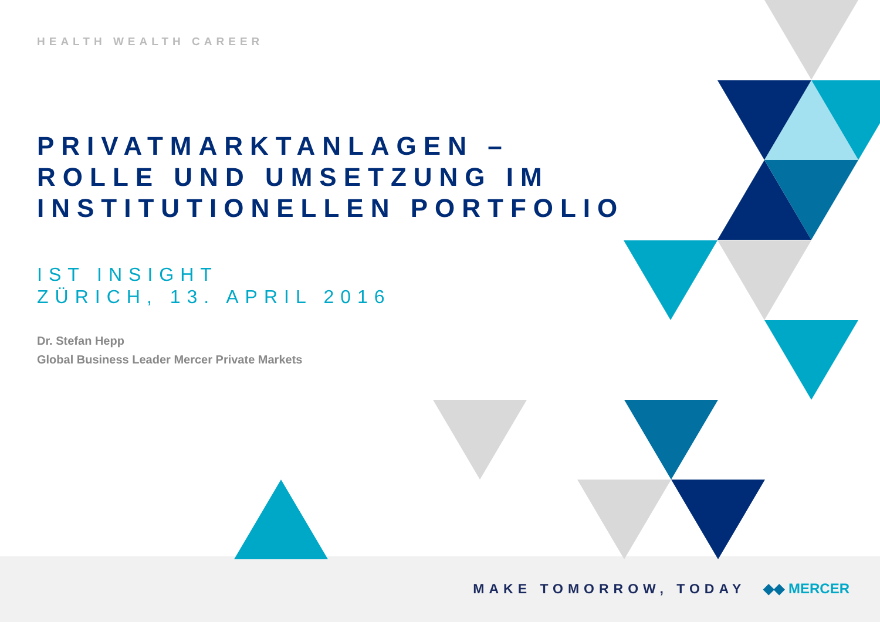HEALTH WEALTH CAREER
PRIVATMARKTANLAGEN –
ROLLE UND UMSETZUNG IM
INSTITUTIONELLEN PORTFOLIO
IST INSIGHT
ZÜRICH, 13. APRIL 2016
Dr. Stefan Hepp
Global Business Leader Mercer Private Markets
MAKE TOMORROW, TODAY ◆◆ MERCER